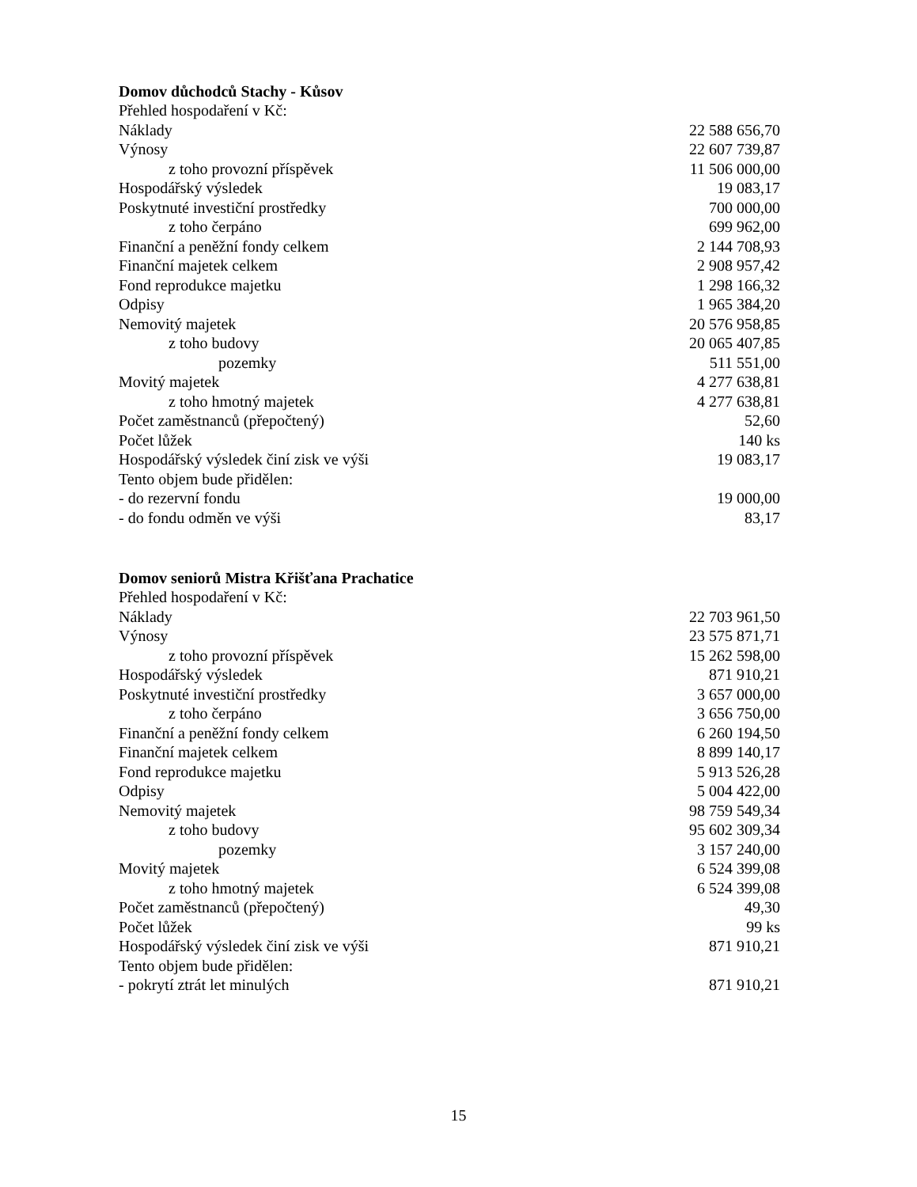Domov důchodců Stachy - Kůsov
| Přehled hospodaření v Kč: | |
| Náklady | 22 588 656,70 |
| Výnosy | 22 607 739,87 |
| z toho provozní příspěvek | 11 506 000,00 |
| Hospodářský výsledek | 19 083,17 |
| Poskytnuté investiční prostředky | 700 000,00 |
| z toho čerpáno | 699 962,00 |
| Finanční a peněžní fondy celkem | 2 144 708,93 |
| Finanční majetek celkem | 2 908 957,42 |
| Fond reprodukce majetku | 1 298 166,32 |
| Odpisy | 1 965 384,20 |
| Nemovitý majetek | 20 576 958,85 |
| z toho budovy | 20 065 407,85 |
| pozemky | 511 551,00 |
| Movitý majetek | 4 277 638,81 |
| z toho hmotný majetek | 4 277 638,81 |
| Počet zaměstnanců (přepočtený) | 52,60 |
| Počet lůžek | 140 ks |
| Hospodářský výsledek činí zisk ve výši | 19 083,17 |
| Tento objem bude přidělen: | |
| - do rezervní fondu | 19 000,00 |
| - do fondu odměn ve výši | 83,17 |
Domov seniorů Mistra Křišťana Prachatice
| Přehled hospodaření v Kč: | |
| Náklady | 22 703 961,50 |
| Výnosy | 23 575 871,71 |
| z toho provozní příspěvek | 15 262 598,00 |
| Hospodářský výsledek | 871 910,21 |
| Poskytnuté investiční prostředky | 3 657 000,00 |
| z toho čerpáno | 3 656 750,00 |
| Finanční a peněžní fondy celkem | 6 260 194,50 |
| Finanční majetek celkem | 8 899 140,17 |
| Fond reprodukce majetku | 5 913 526,28 |
| Odpisy | 5 004 422,00 |
| Nemovitý majetek | 98 759 549,34 |
| z toho budovy | 95 602 309,34 |
| pozemky | 3 157 240,00 |
| Movitý majetek | 6 524 399,08 |
| z toho hmotný majetek | 6 524 399,08 |
| Počet zaměstnanců (přepočtený) | 49,30 |
| Počet lůžek | 99 ks |
| Hospodářský výsledek činí zisk ve výši | 871 910,21 |
| Tento objem bude přidělen: | |
| - pokrytí ztrát let minulých | 871 910,21 |
15